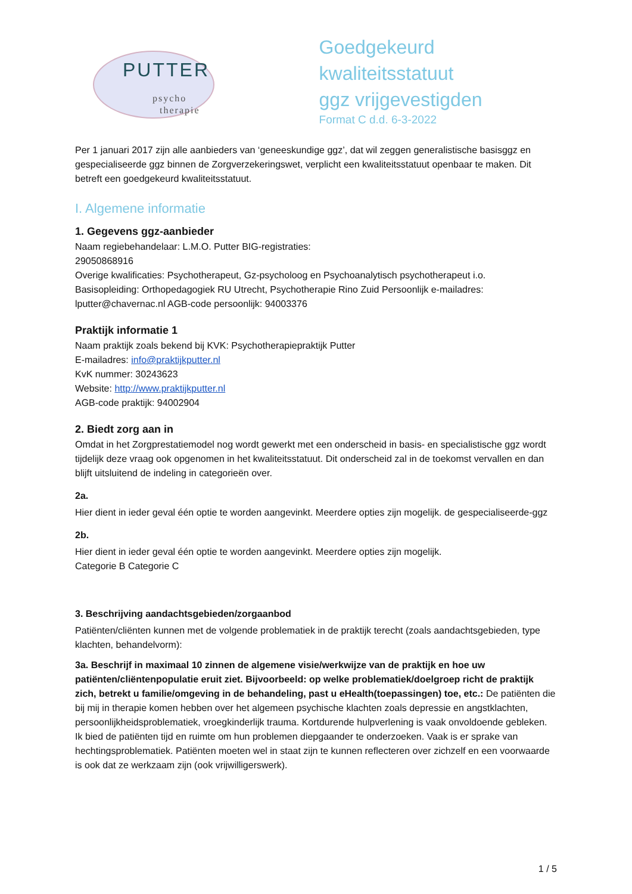PUTTER
psycho
therapie
Goedgekeurd kwaliteitsstatuut
ggz vrijgevestigden
Format C d.d. 6-3-2022
Per 1 januari 2017 zijn alle aanbieders van ‘geneeskundige ggz’, dat wil zeggen generalistische basisggz en gespecialiseerde ggz binnen de Zorgverzekeringswet, verplicht een kwaliteitsstatuut openbaar te maken. Dit betreft een goedgekeurd kwaliteitsstatuut.
I. Algemene informatie
1. Gegevens ggz-aanbieder
Naam regiebehandelaar: L.M.O. Putter BIG-registraties:
29050868916
Overige kwalificaties: Psychotherapeut, Gz-psycholoog en Psychoanalytisch psychotherapeut i.o.
Basisopleiding: Orthopedagogiek RU Utrecht, Psychotherapie Rino Zuid Persoonlijk e-mailadres:
lputter@chavernac.nl AGB-code persoonlijk: 94003376
Praktijk informatie 1
Naam praktijk zoals bekend bij KVK: Psychotherapiepraktijk Putter
E-mailadres: info@praktijkputter.nl
KvK nummer: 30243623
Website: http://www.praktijkputter.nl
AGB-code praktijk: 94002904
2. Biedt zorg aan in
Omdat in het Zorgprestatiemodel nog wordt gewerkt met een onderscheid in basis- en specialistische ggz wordt tijdelijk deze vraag ook opgenomen in het kwaliteitsstatuut. Dit onderscheid zal in de toekomst vervallen en dan blijft uitsluitend de indeling in categorieën over.
2a.
Hier dient in ieder geval één optie te worden aangevinkt. Meerdere opties zijn mogelijk. de gespecialiseerde-ggz
2b.
Hier dient in ieder geval één optie te worden aangevinkt. Meerdere opties zijn mogelijk.
Categorie B Categorie C
3. Beschrijving aandachtsgebieden/zorgaanbod
Patiënten/cliënten kunnen met de volgende problematiek in de praktijk terecht (zoals aandachtsgebieden, type klachten, behandelvorm):
3a. Beschrijf in maximaal 10 zinnen de algemene visie/werkwijze van de praktijk en hoe uw patiënten/cliëntenpopulatie eruit ziet. Bijvoorbeeld: op welke problematiek/doelgroep richt de praktijk zich, betrekt u familie/omgeving in de behandeling, past u eHealth(toepassingen) toe, etc.: De patiënten die bij mij in therapie komen hebben over het algemeen psychische klachten zoals depressie en angstklachten, persoonlijkheidsproblematiek, vroegkinderlijk trauma. Kortdurende hulpverlening is vaak onvoldoende gebleken. Ik bied de patiënten tijd en ruimte om hun problemen diepgaander te onderzoeken. Vaak is er sprake van hechtingsproblematiek. Patiënten moeten wel in staat zijn te kunnen reflecteren over zichzelf en een voorwaarde is ook dat ze werkzaam zijn (ook vrijwilligerswerk).
1 / 5